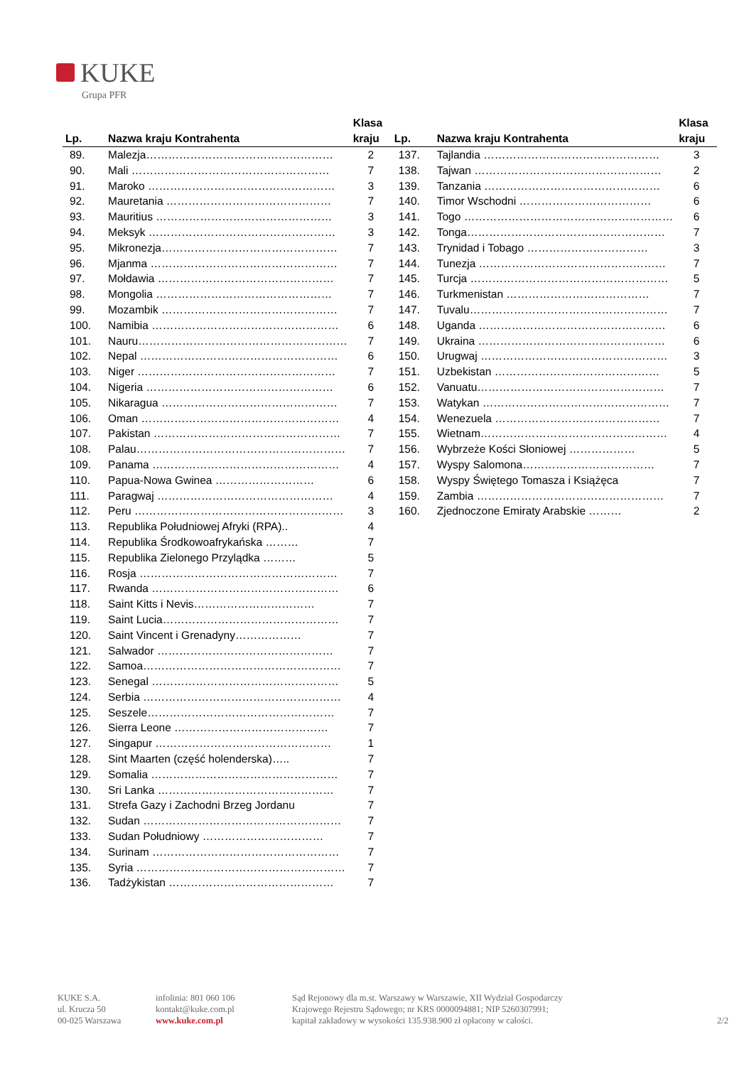KUKE
Grupa PFR
| Lp. | Nazwa kraju Kontrahenta | Klasa kraju |
| --- | --- | --- |
| 89. | Malezja…………………………………………… | 2 |
| 90. | Mali ……………………………………………… | 7 |
| 91. | Maroko …………………………………………… | 3 |
| 92. | Mauretania ……………………………………… | 7 |
| 93. | Mauritius ………………………………………… | 3 |
| 94. | Meksyk …………………………………………… | 3 |
| 95. | Mikronezja………………………………………… | 7 |
| 96. | Mjanma …………………………………………… | 7 |
| 97. | Mołdawia ………………………………………… | 7 |
| 98. | Mongolia ………………………………………… | 7 |
| 99. | Mozambik ………………………………………… | 7 |
| 100. | Namibia …………………………………………… | 6 |
| 101. | Nauru………………………………………………… | 7 |
| 102. | Nepal ……………………………………………… | 6 |
| 103. | Niger ……………………………………………… | 7 |
| 104. | Nigeria …………………………………………… | 6 |
| 105. | Nikaragua ………………………………………… | 7 |
| 106. | Oman ……………………………………………… | 4 |
| 107. | Pakistan …………………………………………… | 7 |
| 108. | Palau………………………………………………… | 7 |
| 109. | Panama …………………………………………… | 4 |
| 110. | Papua-Nowa Gwinea ……………………… | 6 |
| 111. | Paragwaj ………………………………………… | 4 |
| 112. | Peru ………………………………………………… | 3 |
| 113. | Republika Południowej Afryki (RPA).. | 4 |
| 114. | Republika Środkowoafrykańska ……… | 7 |
| 115. | Republika Zielonego Przylądka ……… | 5 |
| 116. | Rosja ……………………………………………… | 7 |
| 117. | Rwanda …………………………………………… | 6 |
| 118. | Saint Kitts i Nevis…………………………… | 7 |
| 119. | Saint Lucia………………………………………… | 7 |
| 120. | Saint Vincent i Grenadyny……………… | 7 |
| 121. | Salwador ………………………………………… | 7 |
| 122. | Samoa……………………………………………… | 7 |
| 123. | Senegal …………………………………………… | 5 |
| 124. | Serbia ……………………………………………… | 4 |
| 125. | Seszele…………………………………………… | 7 |
| 126. | Sierra Leone …………………………………… | 7 |
| 127. | Singapur ………………………………………… | 1 |
| 128. | Sint Maarten (część holenderska)….. | 7 |
| 129. | Somalia …………………………………………… | 7 |
| 130. | Sri Lanka ………………………………………… | 7 |
| 131. | Strefa Gazy i Zachodni Brzeg Jordanu | 7 |
| 132. | Sudan ……………………………………………… | 7 |
| 133. | Sudan Południowy …………………………… | 7 |
| 134. | Surinam …………………………………………… | 7 |
| 135. | Syria ………………………………………………… | 7 |
| 136. | Tadżykistan ……………………………………… | 7 |
| Lp. | Nazwa kraju Kontrahenta | Klasa kraju |
| --- | --- | --- |
| 137. | Tajlandia ………………………………………… | 3 |
| 138. | Tajwan …………………………………………… | 2 |
| 139. | Tanzania ………………………………………… | 6 |
| 140. | Timor Wschodni ……………………………… | 6 |
| 141. | Togo ………………………………………………… | 6 |
| 142. | Tonga……………………………………………… | 7 |
| 143. | Trynidad i Tobago …………………………… | 3 |
| 144. | Tunezja …………………………………………… | 7 |
| 145. | Turcja ……………………………………………… | 5 |
| 146. | Turkmenistan ………………………………… | 7 |
| 147. | Tuvalu……………………………………………… | 7 |
| 148. | Uganda …………………………………………… | 6 |
| 149. | Ukraina …………………………………………… | 6 |
| 150. | Urugwaj …………………………………………… | 3 |
| 151. | Uzbekistan ……………………………………… | 5 |
| 152. | Vanuatu…………………………………………… | 7 |
| 153. | Watykan …………………………………………… | 7 |
| 154. | Wenezuela ……………………………………… | 7 |
| 155. | Wietnam…………………………………………… | 4 |
| 156. | Wybrzeże Kości Słoniowej ……………… | 5 |
| 157. | Wyspy Salomona……………………………… | 7 |
| 158. | Wyspy Świętego Tomasza i Książęca | 7 |
| 159. | Zambia …………………………………………… | 7 |
| 160. | Zjednoczone Emiraty Arabskie ……… | 2 |
KUKE S.A.
ul. Krucza 50
00-025 Warszawa
infolinia: 801 060 106
kontakt@kuke.com.pl
www.kuke.com.pl
Sąd Rejonowy dla m.st. Warszawy w Warszawie, XII Wydział Gospodarczy
Krajowego Rejestru Sądowego; nr KRS 0000094881; NIP 5260307991;
kapitał zakładowy w wysokości 135.938.900 zł opłacony w całości.
2/2